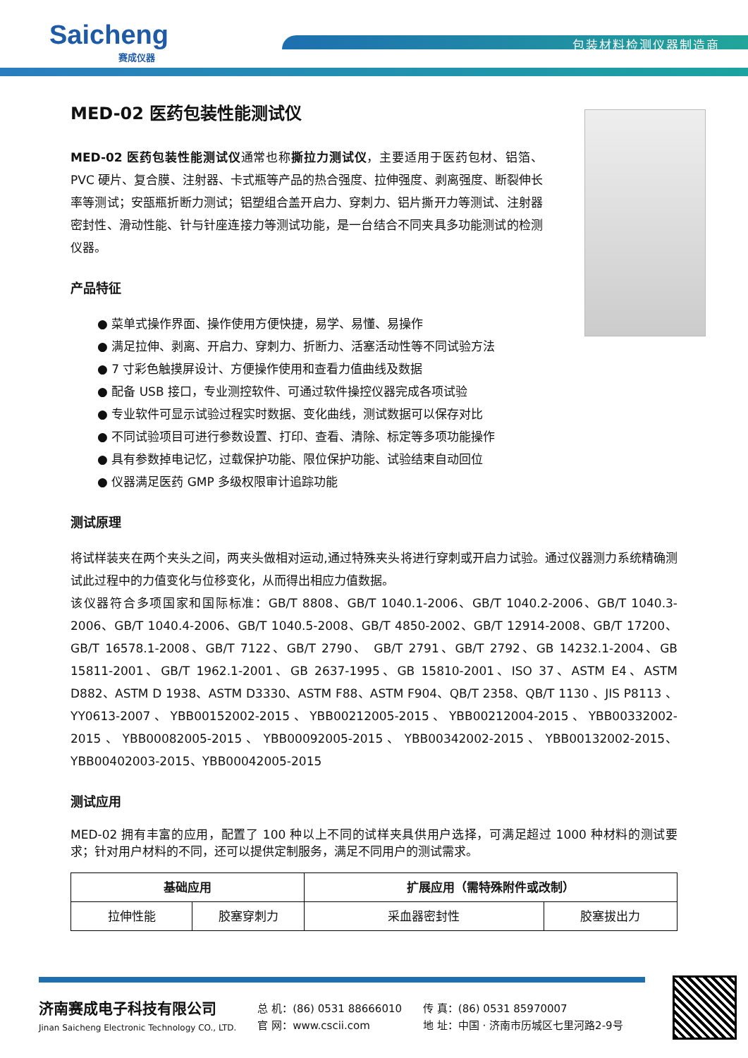Saicheng
赛成仪器
包装材料检测仪器制造商
MED-02 医药包装性能测试仪
MED-02 医药包装性能测试仪通常也称撕拉力测试仪，主要适用于医药包材、铝箔、PVC 硬片、复合膜、注射器、卡式瓶等产品的热合强度、拉伸强度、剥离强度、断裂伸长率等测试；安瓿瓶折断力测试；铝塑组合盖开启力、穿刺力、铝片撕开力等测试、注射器密封性、滑动性能、针与针座连接力等测试功能，是一台结合不同夹具多功能测试的检测仪器。
产品特征
● 菜单式操作界面、操作使用方便快捷，易学、易懂、易操作
● 满足拉伸、剥离、开启力、穿刺力、折断力、活塞活动性等不同试验方法
● 7 寸彩色触摸屏设计、方便操作使用和查看力值曲线及数据
● 配备 USB 接口，专业测控软件、可通过软件操控仪器完成各项试验
● 专业软件可显示试验过程实时数据、变化曲线，测试数据可以保存对比
● 不同试验项目可进行参数设置、打印、查看、清除、标定等多项功能操作
● 具有参数掉电记忆，过载保护功能、限位保护功能、试验结束自动回位
● 仪器满足医药 GMP 多级权限审计追踪功能
测试原理
将试样装夹在两个夹头之间，两夹头做相对运动,通过特殊夹头将进行穿刺或开启力试验。通过仪器测力系统精确测试此过程中的力值变化与位移变化，从而得出相应力值数据。
该仪器符合多项国家和国际标准：GB/T 8808、GB/T 1040.1-2006、GB/T 1040.2-2006、GB/T 1040.3-2006、GB/T 1040.4-2006、GB/T 1040.5-2008、GB/T 4850-2002、GB/T 12914-2008、GB/T 17200、GB/T 16578.1-2008、GB/T 7122、GB/T 2790、 GB/T 2791、GB/T 2792、GB 14232.1-2004、GB 15811-2001、GB/T 1962.1-2001、GB 2637-1995、GB 15810-2001、ISO 37、ASTM E4、ASTM D882、ASTM D 1938、ASTM D3330、ASTM F88、ASTM F904、QB/T 2358、QB/T 1130 、JIS P8113 、 YY0613-2007 、 YBB00152002-2015 、 YBB00212005-2015 、 YBB00212004-2015 、 YBB00332002-2015 、 YBB00082005-2015 、 YBB00092005-2015 、 YBB00342002-2015 、 YBB00132002-2015、YBB00402003-2015、YBB00042005-2015
测试应用
MED-02 拥有丰富的应用，配置了 100 种以上不同的试样夹具供用户选择，可满足超过 1000 种材料的测试要求；针对用户材料的不同，还可以提供定制服务，满足不同用户的测试需求。
| 基础应用 | | 扩展应用（需特殊附件或改制） | |
| --- | --- | --- | --- |
| 拉伸性能 | 胶塞穿刺力 | 采血器密封性 | 胶塞拔出力 |
济南赛成电子科技有限公司
Jinan Saicheng Electronic Technology CO., LTD.
总 机：(86) 0531 88666010
官 网：www.cscii.com
传 真：(86) 0531 85970007
地 址：中国 · 济南市历城区七里河路2-9号